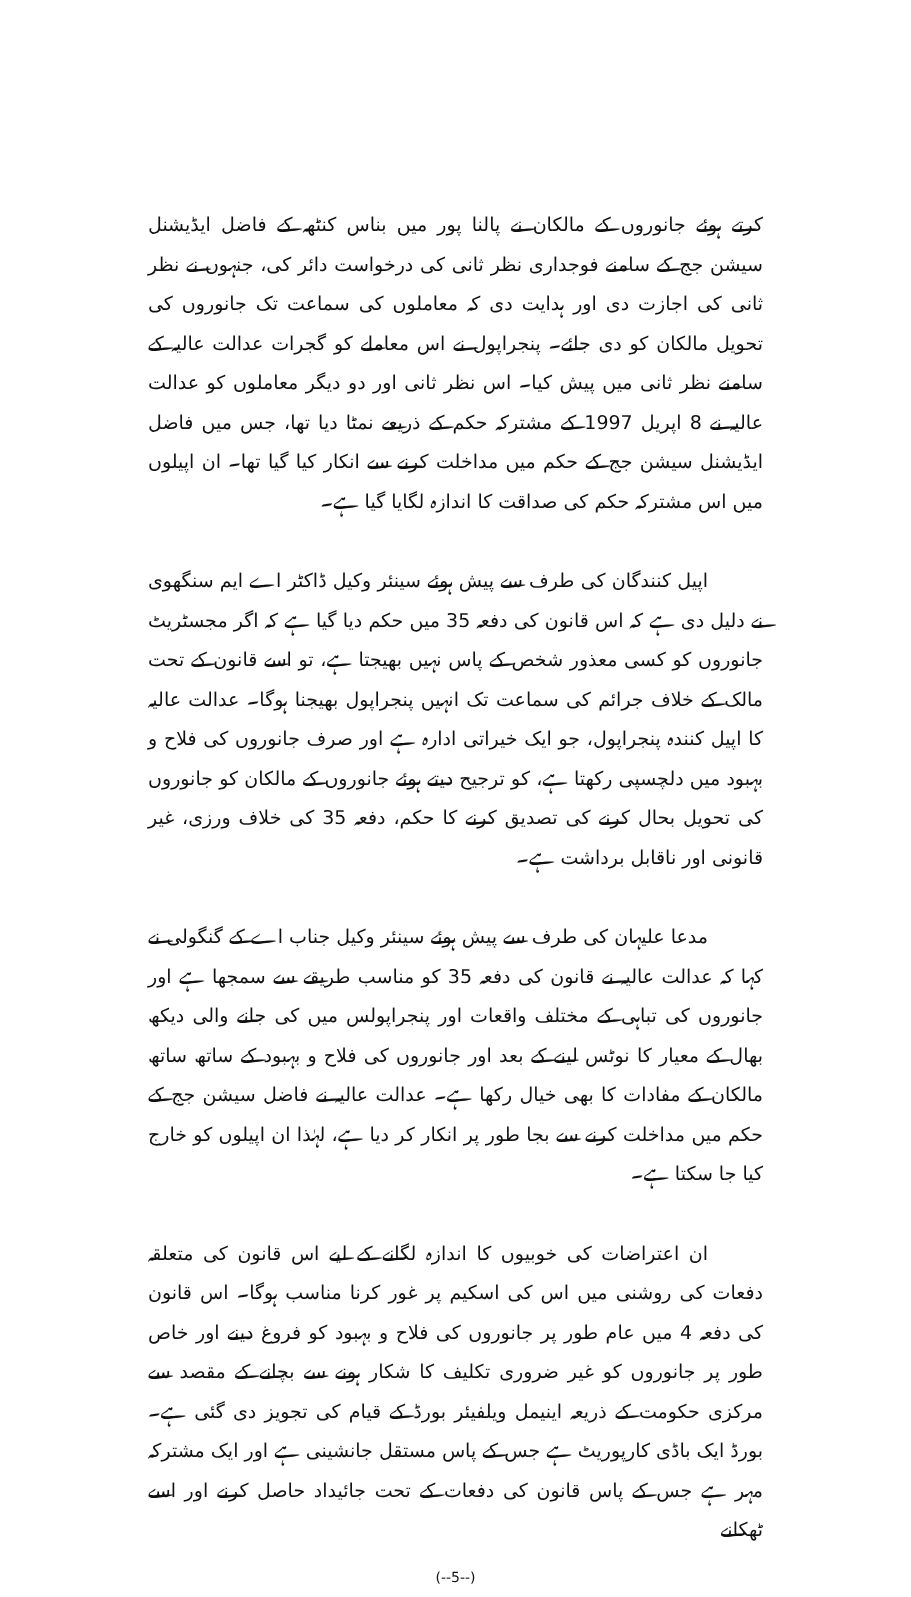کرتے ہوئے جانوروں کے مالکان نے پالنا پور میں بناس کنٹھہ کے فاضل ایڈیشنل سیشن جج کے سامنے فوجداری نظر ثانی کی درخواست دائر کی، جنہوں نے نظر ثانی کی اجازت دی اور ہدایت دی کہ معاملوں کی سماعت تک جانوروں کی تحویل مالکان کو دی جائے۔ پنجراپول نے اس معاملے کو گجرات عدالت عالیہ کے سامنے نظر ثانی میں پیش کیا۔ اس نظر ثانی اور دو دیگر معاملوں کو عدالت عالیہ نے 8 اپریل 1997 کے مشترکہ حکم کے ذریعے نمٹا دیا تھا، جس میں فاضل ایڈیشنل سیشن جج کے حکم میں مداخلت کرنے سے انکار کیا گیا تھا۔ ان اپیلوں میں اس مشترکہ حکم کی صداقت کا اندازہ لگایا گیا ہے۔
اپیل کنندگان کی طرف سے پیش ہوئے سینئر وکیل ڈاکٹر اے ایم سنگھوی نے دلیل دی ہے کہ اس قانون کی دفعہ 35 میں حکم دیا گیا ہے کہ اگر مجسٹریٹ جانوروں کو کسی معذور شخص کے پاس نہیں بھیجتا ہے، تو اسے قانون کے تحت مالک کے خلاف جرائم کی سماعت تک انہیں پنجراپول بھیجنا ہوگا۔ عدالت عالیہ کا اپیل کنندہ پنجراپول، جو ایک خیراتی ادارہ ہے اور صرف جانوروں کی فلاح و بہبود میں دلچسپی رکھتا ہے، کو ترجیح دیتے ہوئے جانوروں کے مالکان کو جانوروں کی تحویل بحال کرنے کی تصدیق کرنے کا حکم، دفعہ 35 کی خلاف ورزی، غیر قانونی اور ناقابل برداشت ہے۔
مدعا علیہان کی طرف سے پیش ہوئے سینئر وکیل جناب اے کے گنگولی نے کہا کہ عدالت عالیہ نے قانون کی دفعہ 35 کو مناسب طریقے سے سمجھا ہے اور جانوروں کی تباہی کے مختلف واقعات اور پنجراپولس میں کی جانے والی دیکھ بھال کے معیار کا نوٹس لینے کے بعد اور جانوروں کی فلاح و بہبود کے ساتھ ساتھ مالکان کے مفادات کا بھی خیال رکھا ہے۔ عدالت عالیہ نے فاضل سیشن جج کے حکم میں مداخلت کرنے سے بجا طور پر انکار کر دیا ہے، لہٰذا ان اپیلوں کو خارج کیا جا سکتا ہے۔
ان اعتراضات کی خوبیوں کا اندازہ لگانے کے لیے اس قانون کی متعلقہ دفعات کی روشنی میں اس کی اسکیم پر غور کرنا مناسب ہوگا۔ اس قانون کی دفعہ 4 میں عام طور پر جانوروں کی فلاح و بہبود کو فروغ دینے اور خاص طور پر جانوروں کو غیر ضروری تکلیف کا شکار ہونے سے بچانے کے مقصد سے مرکزی حکومت کے ذریعہ اینیمل ویلفیئر بورڈ کے قیام کی تجویز دی گئی ہے۔ بورڈ ایک باڈی کارپوریٹ ہے جس کے پاس مستقل جانشینی ہے اور ایک مشترکہ مہر ہے جس کے پاس قانون کی دفعات کے تحت جائیداد حاصل کرنے اور اسے ٹھکانے
(--5--)